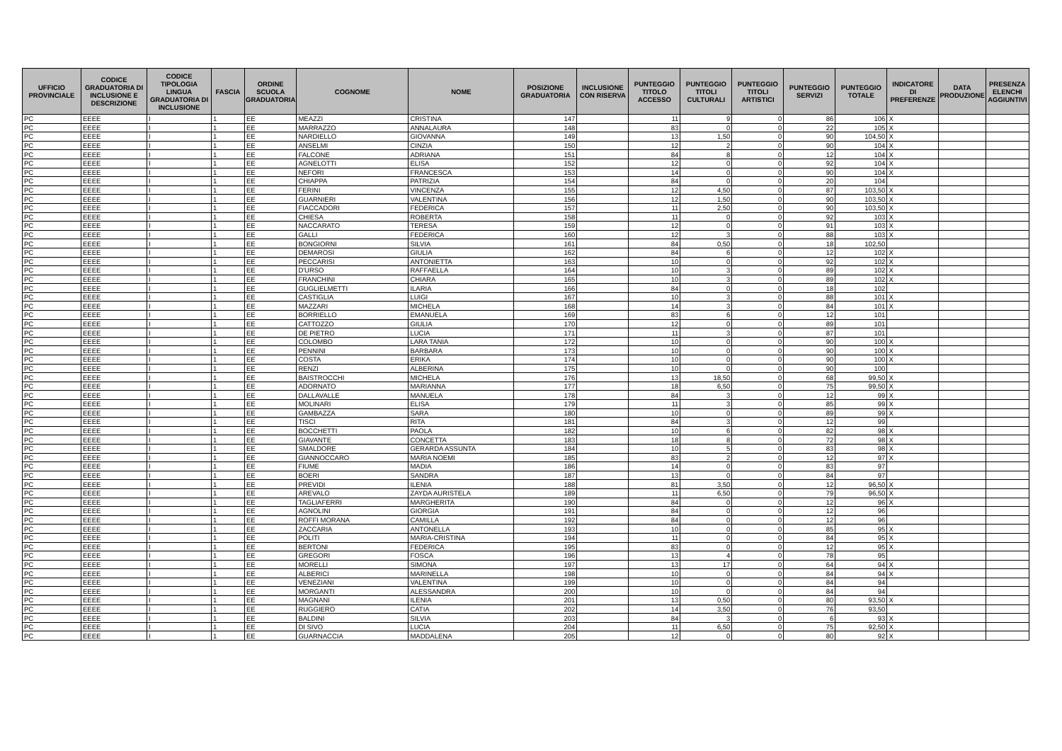| UFFICIO PROVINCIALE | CODICE GRADUATORIA DI INCLUSIONE E DESCRIZIONE | CODICE TIPOLOGIA LINGUA GRADUATORIA DI INCLUSIONE | FASCIA | ORDINE SCUOLA GRADUATORIA | COGNOME | NOME | POSIZIONE GRADUATORIA | INCLUSIONE CON RISERVA | PUNTEGGIO TITOLO ACCESSO | PUNTEGGIO TITOLI CULTURALI | PUNTEGGIO TITOLI ARTISTICI | PUNTEGGIO SERVIZI | PUNTEGGIO TOTALE | INDICATORE DI PREFERENZE | DATA PRODUZIONE | PRESENZA ELENCHI AGGIUNTIVI |
| --- | --- | --- | --- | --- | --- | --- | --- | --- | --- | --- | --- | --- | --- | --- | --- | --- |
| PC | EEEE | I | 1 | EE | MEAZZI | CRISTINA | 147 | | 11 | 9 | 0 | 86 | 106 | X | | |
| PC | EEEE | I | 1 | EE | MARRAZZO | ANNALAURA | 148 | | 83 | 0 | 0 | 22 | 105 | X | | |
| PC | EEEE | I | 1 | EE | NARDIELLO | GIOVANNA | 149 | | 13 | 1,50 | 0 | 90 | 104,50 | X | | |
| PC | EEEE | I | 1 | EE | ANSELMI | CINZIA | 150 | | 12 | 2 | 0 | 90 | 104 | X | | |
| PC | EEEE | I | 1 | EE | FALCONE | ADRIANA | 151 | | 84 | 8 | 0 | 12 | 104 | X | | |
| PC | EEEE | I | 1 | EE | AGNELOTTI | ELISA | 152 | | 12 | 0 | 0 | 92 | 104 | X | | |
| PC | EEEE | I | 1 | EE | NEFORI | FRANCESCA | 153 | | 14 | 0 | 0 | 90 | 104 | X | | |
| PC | EEEE | I | 1 | EE | CHIAPPA | PATRIZIA | 154 | | 84 | 0 | 0 | 20 | 104 | | | |
| PC | EEEE | I | 1 | EE | FERINI | VINCENZA | 155 | | 12 | 4,50 | 0 | 87 | 103,50 | X | | |
| PC | EEEE | I | 1 | EE | GUARNIERI | VALENTINA | 156 | | 12 | 1,50 | 0 | 90 | 103,50 | X | | |
| PC | EEEE | I | 1 | EE | FIACCADORI | FEDERICA | 157 | | 11 | 2,50 | 0 | 90 | 103,50 | X | | |
| PC | EEEE | I | 1 | EE | CHIESA | ROBERTA | 158 | | 11 | 0 | 0 | 92 | 103 | X | | |
| PC | EEEE | I | 1 | EE | NACCARATO | TERESA | 159 | | 12 | 0 | 0 | 91 | 103 | X | | |
| PC | EEEE | I | 1 | EE | GALLI | FEDERICA | 160 | | 12 | 3 | 0 | 88 | 103 | X | | |
| PC | EEEE | I | 1 | EE | BONGIORNI | SILVIA | 161 | | 84 | 0,50 | 0 | 18 | 102,50 | | | |
| PC | EEEE | I | 1 | EE | DEMAROSI | GIULIA | 162 | | 84 | 6 | 0 | 12 | 102 | X | | |
| PC | EEEE | I | 1 | EE | PECCARISI | ANTONIETTA | 163 | | 10 | 0 | 0 | 92 | 102 | X | | |
| PC | EEEE | I | 1 | EE | D'URSO | RAFFAELLA | 164 | | 10 | 3 | 0 | 89 | 102 | X | | |
| PC | EEEE | I | 1 | EE | FRANCHINI | CHIARA | 165 | | 10 | 3 | 0 | 89 | 102 | X | | |
| PC | EEEE | I | 1 | EE | GUGLIELMETTI | ILARIA | 166 | | 84 | 0 | 0 | 18 | 102 | | | |
| PC | EEEE | I | 1 | EE | CASTIGLIA | LUIGI | 167 | | 10 | 3 | 0 | 88 | 101 | X | | |
| PC | EEEE | I | 1 | EE | MAZZARI | MICHELA | 168 | | 14 | 3 | 0 | 84 | 101 | X | | |
| PC | EEEE | I | 1 | EE | BORRIELLO | EMANUELA | 169 | | 83 | 6 | 0 | 12 | 101 | | | |
| PC | EEEE | I | 1 | EE | CATTOZZO | GIULIA | 170 | | 12 | 0 | 0 | 89 | 101 | | | |
| PC | EEEE | I | 1 | EE | DE PIETRO | LUCIA | 171 | | 11 | 3 | 0 | 87 | 101 | | | |
| PC | EEEE | I | 1 | EE | COLOMBO | LARA TANIA | 172 | | 10 | 0 | 0 | 90 | 100 | X | | |
| PC | EEEE | I | 1 | EE | PENNINI | BARBARA | 173 | | 10 | 0 | 0 | 90 | 100 | X | | |
| PC | EEEE | I | 1 | EE | COSTA | ERIKA | 174 | | 10 | 0 | 0 | 90 | 100 | X | | |
| PC | EEEE | I | 1 | EE | RENZI | ALBERINA | 175 | | 10 | 0 | 0 | 90 | 100 | | | |
| PC | EEEE | I | 1 | EE | BAISTROCCHI | MICHELA | 176 | | 13 | 18,50 | 0 | 68 | 99,50 | X | | |
| PC | EEEE | I | 1 | EE | ADORNATO | MARIANNA | 177 | | 18 | 6,50 | 0 | 75 | 99,50 | X | | |
| PC | EEEE | I | 1 | EE | DALLAVALLE | MANUELA | 178 | | 84 | 3 | 0 | 12 | 99 | X | | |
| PC | EEEE | I | 1 | EE | MOLINARI | ELISA | 179 | | 11 | 3 | 0 | 85 | 99 | X | | |
| PC | EEEE | I | 1 | EE | GAMBAZZA | SARA | 180 | | 10 | 0 | 0 | 89 | 99 | X | | |
| PC | EEEE | I | 1 | EE | TISCI | RITA | 181 | | 84 | 3 | 0 | 12 | 99 | | | |
| PC | EEEE | I | 1 | EE | BOCCHETTI | PAOLA | 182 | | 10 | 6 | 0 | 82 | 98 | X | | |
| PC | EEEE | I | 1 | EE | GIAVANTE | CONCETTA | 183 | | 18 | 8 | 0 | 72 | 98 | X | | |
| PC | EEEE | I | 1 | EE | SMALDORE | GERARDA ASSUNTA | 184 | | 10 | 5 | 0 | 83 | 98 | X | | |
| PC | EEEE | I | 1 | EE | GIANNOCCARO | MARIA NOEMI | 185 | | 83 | 2 | 0 | 12 | 97 | X | | |
| PC | EEEE | I | 1 | EE | FIUME | MADIA | 186 | | 14 | 0 | 0 | 83 | 97 | | | |
| PC | EEEE | I | 1 | EE | BOERI | SANDRA | 187 | | 13 | 0 | 0 | 84 | 97 | | | |
| PC | EEEE | I | 1 | EE | PREVIDI | ILENIA | 188 | | 81 | 3,50 | 0 | 12 | 96,50 | X | | |
| PC | EEEE | I | 1 | EE | AREVALO | ZAYDA AURISTELA | 189 | | 11 | 6,50 | 0 | 79 | 96,50 | X | | |
| PC | EEEE | I | 1 | EE | TAGLIAFERRI | MARGHERITA | 190 | | 84 | 0 | 0 | 12 | 96 | X | | |
| PC | EEEE | I | 1 | EE | AGNOLINI | GIORGIA | 191 | | 84 | 0 | 0 | 12 | 96 | | | |
| PC | EEEE | I | 1 | EE | ROFFI MORANA | CAMILLA | 192 | | 84 | 0 | 0 | 12 | 96 | | | |
| PC | EEEE | I | 1 | EE | ZACCARIA | ANTONELLA | 193 | | 10 | 0 | 0 | 85 | 95 | X | | |
| PC | EEEE | I | 1 | EE | POLITI | MARIA-CRISTINA | 194 | | 11 | 0 | 0 | 84 | 95 | X | | |
| PC | EEEE | I | 1 | EE | BERTONI | FEDERICA | 195 | | 83 | 0 | 0 | 12 | 95 | X | | |
| PC | EEEE | I | 1 | EE | GREGORI | FOSCA | 196 | | 13 | 4 | 0 | 78 | 95 | | | |
| PC | EEEE | I | 1 | EE | MORELLI | SIMONA | 197 | | 13 | 17 | 0 | 64 | 94 | X | | |
| PC | EEEE | I | 1 | EE | ALBERICI | MARINELLA | 198 | | 10 | 0 | 0 | 84 | 94 | X | | |
| PC | EEEE | I | 1 | EE | VENEZIANI | VALENTINA | 199 | | 10 | 0 | 0 | 84 | 94 | | | |
| PC | EEEE | I | 1 | EE | MORGANTI | ALESSANDRA | 200 | | 10 | 0 | 0 | 84 | 94 | | | |
| PC | EEEE | I | 1 | EE | MAGNANI | ILENIA | 201 | | 13 | 0,50 | 0 | 80 | 93,50 | X | | |
| PC | EEEE | I | 1 | EE | RUGGIERO | CATIA | 202 | | 14 | 3,50 | 0 | 76 | 93,50 | | | |
| PC | EEEE | I | 1 | EE | BALDINI | SILVIA | 203 | | 84 | 3 | 0 | 6 | 93 | X | | |
| PC | EEEE | I | 1 | EE | DI SIVO | LUCIA | 204 | | 11 | 6,50 | 0 | 75 | 92,50 | X | | |
| PC | EEEE | I | 1 | EE | GUARNACCIA | MADDALENA | 205 | | 12 | 0 | 0 | 80 | 92 | X | | |